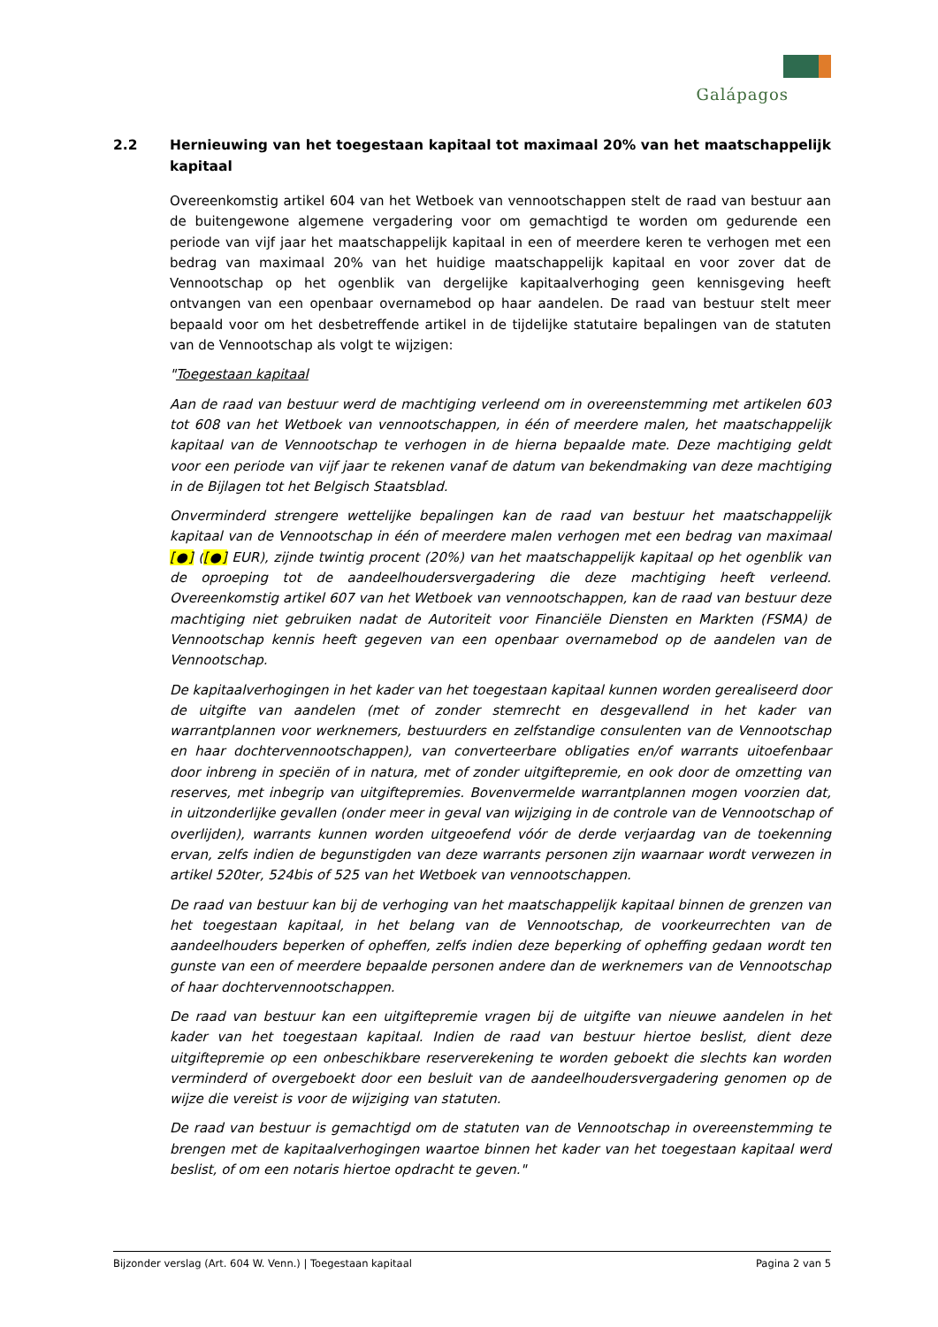Galápagos
2.2 Hernieuwing van het toegestaan kapitaal tot maximaal 20% van het maatschappelijk kapitaal
Overeenkomstig artikel 604 van het Wetboek van vennootschappen stelt de raad van bestuur aan de buitengewone algemene vergadering voor om gemachtigd te worden om gedurende een periode van vijf jaar het maatschappelijk kapitaal in een of meerdere keren te verhogen met een bedrag van maximaal 20% van het huidige maatschappelijk kapitaal en voor zover dat de Vennootschap op het ogenblik van dergelijke kapitaalverhoging geen kennisgeving heeft ontvangen van een openbaar overnamebod op haar aandelen. De raad van bestuur stelt meer bepaald voor om het desbetreffende artikel in de tijdelijke statutaire bepalingen van de statuten van de Vennootschap als volgt te wijzigen:
"Toegestaan kapitaal
Aan de raad van bestuur werd de machtiging verleend om in overeenstemming met artikelen 603 tot 608 van het Wetboek van vennootschappen, in één of meerdere malen, het maatschappelijk kapitaal van de Vennootschap te verhogen in de hierna bepaalde mate. Deze machtiging geldt voor een periode van vijf jaar te rekenen vanaf de datum van bekendmaking van deze machtiging in de Bijlagen tot het Belgisch Staatsblad.
Onverminderd strengere wettelijke bepalingen kan de raad van bestuur het maatschappelijk kapitaal van de Vennootschap in één of meerdere malen verhogen met een bedrag van maximaal [●] ([●] EUR), zijnde twintig procent (20%) van het maatschappelijk kapitaal op het ogenblik van de oproeping tot de aandeelhoudersvergadering die deze machtiging heeft verleend. Overeenkomstig artikel 607 van het Wetboek van vennootschappen, kan de raad van bestuur deze machtiging niet gebruiken nadat de Autoriteit voor Financiële Diensten en Markten (FSMA) de Vennootschap kennis heeft gegeven van een openbaar overnamebod op de aandelen van de Vennootschap.
De kapitaalverhogingen in het kader van het toegestaan kapitaal kunnen worden gerealiseerd door de uitgifte van aandelen (met of zonder stemrecht en desgevallend in het kader van warrantplannen voor werknemers, bestuurders en zelfstandige consulenten van de Vennootschap en haar dochtervennootschappen), van converteerbare obligaties en/of warrants uitoefenbaar door inbreng in speciën of in natura, met of zonder uitgiftepremie, en ook door de omzetting van reserves, met inbegrip van uitgiftepremies. Bovenvermelde warrantplannen mogen voorzien dat, in uitzonderlijke gevallen (onder meer in geval van wijziging in de controle van de Vennootschap of overlijden), warrants kunnen worden uitgeoefend vóór de derde verjaardag van de toekenning ervan, zelfs indien de begunstigden van deze warrants personen zijn waarnaar wordt verwezen in artikel 520ter, 524bis of 525 van het Wetboek van vennootschappen.
De raad van bestuur kan bij de verhoging van het maatschappelijk kapitaal binnen de grenzen van het toegestaan kapitaal, in het belang van de Vennootschap, de voorkeurrechten van de aandeelhouders beperken of opheffen, zelfs indien deze beperking of opheffing gedaan wordt ten gunste van een of meerdere bepaalde personen andere dan de werknemers van de Vennootschap of haar dochtervennootschappen.
De raad van bestuur kan een uitgiftepremie vragen bij de uitgifte van nieuwe aandelen in het kader van het toegestaan kapitaal. Indien de raad van bestuur hiertoe beslist, dient deze uitgiftepremie op een onbeschikbare reserverekening te worden geboekt die slechts kan worden verminderd of overgeboekt door een besluit van de aandeelhoudersvergadering genomen op de wijze die vereist is voor de wijziging van statuten.
De raad van bestuur is gemachtigd om de statuten van de Vennootschap in overeenstemming te brengen met de kapitaalverhogingen waartoe binnen het kader van het toegestaan kapitaal werd beslist, of om een notaris hiertoe opdracht te geven."
Bijzonder verslag (Art. 604 W. Venn.) | Toegestaan kapitaal Pagina 2 van 5